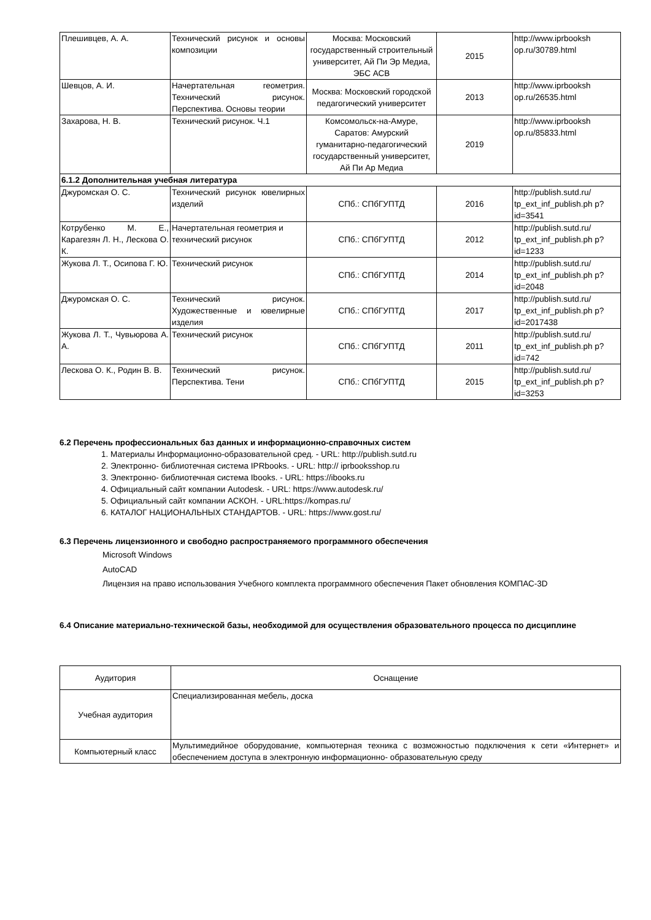| Плешивцев, А. А. | Технический рисунок и основы композиции | Москва: Московский государственный строительный университет, Ай Пи Эр Медиа, ЭБС АСВ | 2015 | http://www.iprbooksh op.ru/30789.html |
| Шевцов, А. И. | Начертательная геометрия. Технический рисунок. Перспектива. Основы теории | Москва: Московский городской педагогический университет | 2013 | http://www.iprbooksh op.ru/26535.html |
| Захарова, Н. В. | Технический рисунок. Ч.1 | Комсомольск-на-Амуре, Саратов: Амурский гуманитарно-педагогический государственный университет, Ай Пи Ар Медиа | 2019 | http://www.iprbooksh op.ru/85833.html |
| 6.1.2 Дополнительная учебная литература | | | | |
| Джуромская О. С. | Технический рисунок ювелирных изделий | СПб.: СПбГУПТД | 2016 | http://publish.sutd.ru/ tp_ext_inf_publish.ph p?id=3541 |
| Котрубенко М. Е., Карагезян Л. Н., Лескова О. К. | Начертательная геометрия и технический рисунок | СПб.: СПбГУПТД | 2012 | http://publish.sutd.ru/ tp_ext_inf_publish.ph p?id=1233 |
| Жукова Л. Т., Осипова Г. Ю. | Технический рисунок | СПб.: СПбГУПТД | 2014 | http://publish.sutd.ru/ tp_ext_inf_publish.ph p?id=2048 |
| Джуромская О. С. | Технический рисунок. Художественные и ювелирные изделия | СПб.: СПбГУПТД | 2017 | http://publish.sutd.ru/ tp_ext_inf_publish.ph p?id=2017438 |
| Жукова Л. Т., Чувьюрова А. А. | Технический рисунок | СПб.: СПбГУПТД | 2011 | http://publish.sutd.ru/ tp_ext_inf_publish.ph p?id=742 |
| Лескова О. К., Родин В. В. | Технический рисунок. Перспектива. Тени | СПб.: СПбГУПТД | 2015 | http://publish.sutd.ru/ tp_ext_inf_publish.ph p?id=3253 |
6.2 Перечень профессиональных баз данных и информационно-справочных систем
1. Материалы Информационно-образовательной сред. - URL: http://publish.sutd.ru
2. Электронно- библиотечная система IPRbooks. - URL: http:// iprbooksshop.ru
3. Электронно- библиотечная система Ibooks. - URL: https://ibooks.ru
4. Официальный сайт компании Autodesk. - URL: https://www.autodesk.ru/
5. Официальный сайт компании АСКОН. - URL:https://kompas.ru/
6. КАТАЛОГ НАЦИОНАЛЬНЫХ СТАНДАРТОВ. - URL: https://www.gost.ru/
6.3 Перечень лицензионного и свободно распространяемого программного обеспечения
Microsoft Windows
AutoCAD
Лицензия на право использования Учебного комплекта программного обеспечения Пакет обновления КОМПАС-3D
6.4 Описание материально-технической базы, необходимой для осуществления образовательного процесса по дисциплине
| Аудитория | Оснащение |
| --- | --- |
| Учебная аудитория | Специализированная мебель, доска |
| Компьютерный класс | Мультимедийное оборудование, компьютерная техника с возможностью подключения к сети «Интернет» и обеспечением доступа в электронную информационно- образовательную среду |